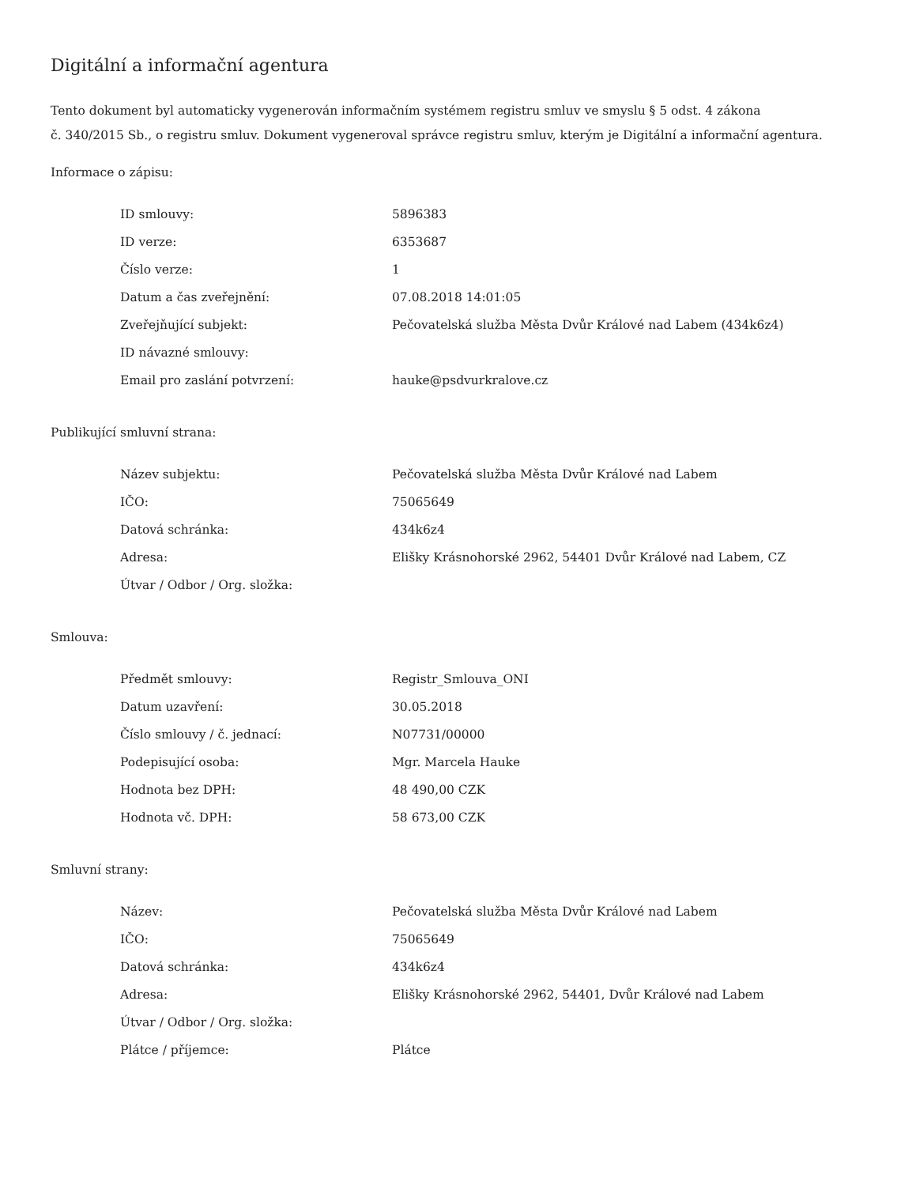Digitální a informační agentura
Tento dokument byl automaticky vygenerován informačním systémem registru smluv ve smyslu § 5 odst. 4 zákona
č. 340/2015 Sb., o registru smluv. Dokument vygeneroval správce registru smluv, kterým je Digitální a informační agentura.
Informace o zápisu:
| ID smlouvy: | 5896383 |
| ID verze: | 6353687 |
| Číslo verze: | 1 |
| Datum a čas zveřejnění: | 07.08.2018 14:01:05 |
| Zveřejňující subjekt: | Pečovatelská služba Města Dvůr Králové nad Labem (434k6z4) |
| ID návazné smlouvy: | |
| Email pro zaslání potvrzení: | hauke@psdvurkralove.cz |
Publikující smluvní strana:
| Název subjektu: | Pečovatelská služba Města Dvůr Králové nad Labem |
| IČO: | 75065649 |
| Datová schránka: | 434k6z4 |
| Adresa: | Elišky Krásnohorské 2962, 54401 Dvůr Králové nad Labem, CZ |
| Útvar / Odbor / Org. složka: | |
Smlouva:
| Předmět smlouvy: | Registr_Smlouva_ONI |
| Datum uzavření: | 30.05.2018 |
| Číslo smlouvy / č. jednací: | N07731/00000 |
| Podepisující osoba: | Mgr. Marcela Hauke |
| Hodnota bez DPH: | 48 490,00 CZK |
| Hodnota vč. DPH: | 58 673,00 CZK |
Smluvní strany:
| Název: | Pečovatelská služba Města Dvůr Králové nad Labem |
| IČO: | 75065649 |
| Datová schránka: | 434k6z4 |
| Adresa: | Elišky Krásnohorské 2962, 54401, Dvůr Králové nad Labem |
| Útvar / Odbor / Org. složka: | |
| Plátce / příjemce: | Plátce |